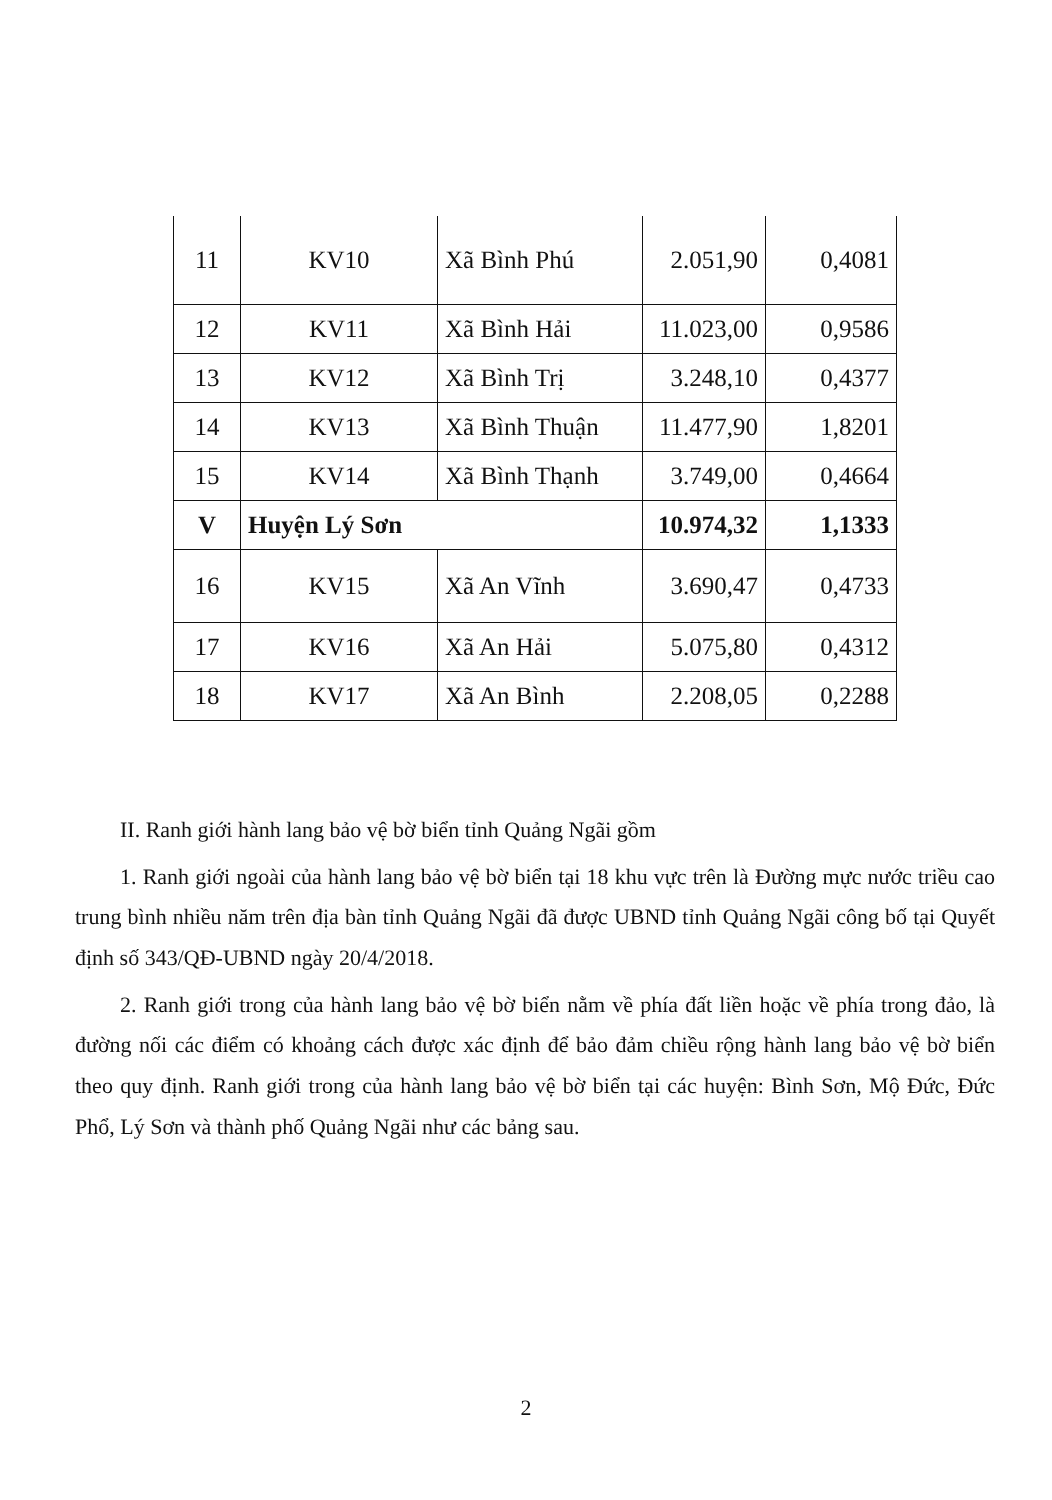| 11 | KV10 | Xã Bình Phú | 2.051,90 | 0,4081 |
| 12 | KV11 | Xã Bình Hải | 11.023,00 | 0,9586 |
| 13 | KV12 | Xã Bình Trị | 3.248,10 | 0,4377 |
| 14 | KV13 | Xã Bình Thuận | 11.477,90 | 1,8201 |
| 15 | KV14 | Xã Bình Thạnh | 3.749,00 | 0,4664 |
| V | Huyện Lý Sơn | | 10.974,32 | 1,1333 |
| 16 | KV15 | Xã An Vĩnh | 3.690,47 | 0,4733 |
| 17 | KV16 | Xã An Hải | 5.075,80 | 0,4312 |
| 18 | KV17 | Xã An Bình | 2.208,05 | 0,2288 |
II. Ranh giới hành lang bảo vệ bờ biển tỉnh Quảng Ngãi gồm
1. Ranh giới ngoài của hành lang bảo vệ bờ biển tại 18 khu vực trên là Đường mực nước triều cao trung bình nhiều năm trên địa bàn tỉnh Quảng Ngãi đã được UBND tỉnh Quảng Ngãi công bố tại Quyết định số 343/QĐ-UBND ngày 20/4/2018.
2. Ranh giới trong của hành lang bảo vệ bờ biển nằm về phía đất liền hoặc về phía trong đảo, là đường nối các điểm có khoảng cách được xác định để bảo đảm chiều rộng hành lang bảo vệ bờ biển theo quy định. Ranh giới trong của hành lang bảo vệ bờ biển tại các huyện: Bình Sơn, Mộ Đức, Đức Phổ, Lý Sơn và thành phố Quảng Ngãi như các bảng sau.
2